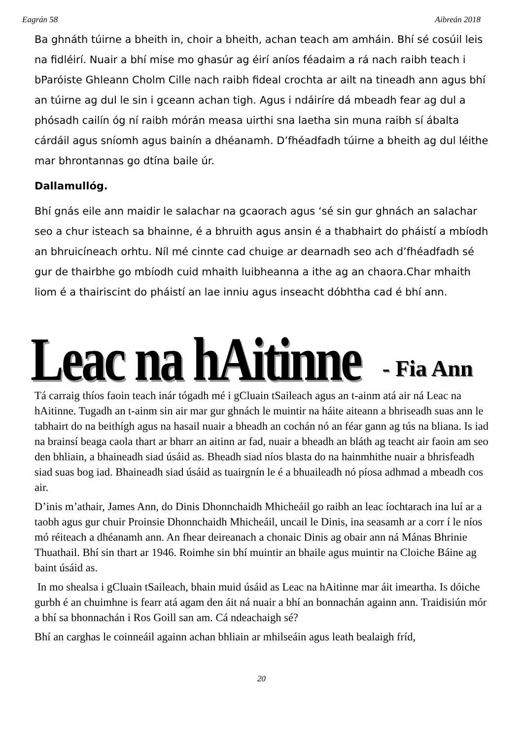Eagrán 58 Aibreán 2018
Ba ghnáth túirne a bheith in, choir a bheith, achan teach am amháin. Bhí sé cosúil leis na fidléirí. Nuair a bhí mise mo ghasúr ag éirí aníos féadaim a rá nach raibh teach i bParóiste Ghleann Cholm Cille nach raibh fideal crochta ar ailt na tineadh ann agus bhí an túirne ag dul le sin i gceann achan tigh. Agus i ndáiríre dá mbeadh fear ag dul a phósadh cailín óg ní raibh mórán measa uirthi sna laetha sin muna raibh sí ábalta cárdáil agus sníomh agus bainín a dhéanamh. D’fhéadfadh túirne a bheith ag dul léithe mar bhrontannas go dtína baile úr.
Dallamullóg.
Bhí gnás eile ann maidir le salachar na gcaorach agus ‘sé sin gur ghnách an salachar seo a chur isteach sa bhainne, é a bhruith agus ansin é a thabhairt do pháistí a mbíodh an bhruicíneach orhtu. Níl mé cinnte cad chuige ar dearnadh seo ach d’fhéadfadh sé gur de thairbhe go mbíodh cuid mhaith luibheanna a ithe ag an chaora.Char mhaith liom é a thairiscint do pháistí an lae inniu agus inseacht dóbhtha cad é bhí ann.
Leac na hAitinne - Fia Ann
Tá carraig thíos faoin teach inár tógadh mé i gCluain tSaileach agus an t-ainm atá air ná Leac na hAitinne. Tugadh an t-ainm sin air mar gur ghnách le muintir na háite aiteann a bhriseadh suas ann le tabhairt do na beithígh agus na hasail nuair a bheadh an cochán nó an féar gann ag tús na bliana. Is iad na brainsí beaga caola thart ar bharr an aitinn ar fad, nuair a bheadh an bláth ag teacht air faoin am seo den bhliain, a bhaineadh siad úsáid as. Bheadh siad níos blasta do na hainmhithe nuair a bhrisfeadh siad suas bog iad. Bhaineadh siad úsáid as tuairgnín le é a bhuaileadh nó píosa adhmad a mbeadh cos air.
D’inis m’athair, James Ann, do Dinis Dhonnchaidh Mhicheáil go raibh an leac íochtarach ina luí ar a taobh agus gur chuir Proinsie Dhonnchaidh Mhicheáil, uncail le Dinis, ina seasamh ar a corr í le níos mó réiteach a dhéanamh ann. An fhear deireanach a chonaic Dinis ag obair ann ná Mánas Bhrinie Thuathail. Bhí sin thart ar 1946. Roimhe sin bhí muintir an bhaile agus muintir na Cloiche Báine ag baint úsáid as.
In mo shealsa i gCluain tSaileach, bhain muid úsáid as Leac na hAitinne mar áit imeartha. Is dóiche gurbh é an chuimhne is fearr atá agam den áit ná nuair a bhí an bonnachán againn ann. Traidisiún mór a bhí sa bhonnachán i Ros Goill san am. Cá ndeachaigh sé?
Bhí an carghas le coinneáil againn achan bhliain ar mhilseáin agus leath bealaigh fríd,
20